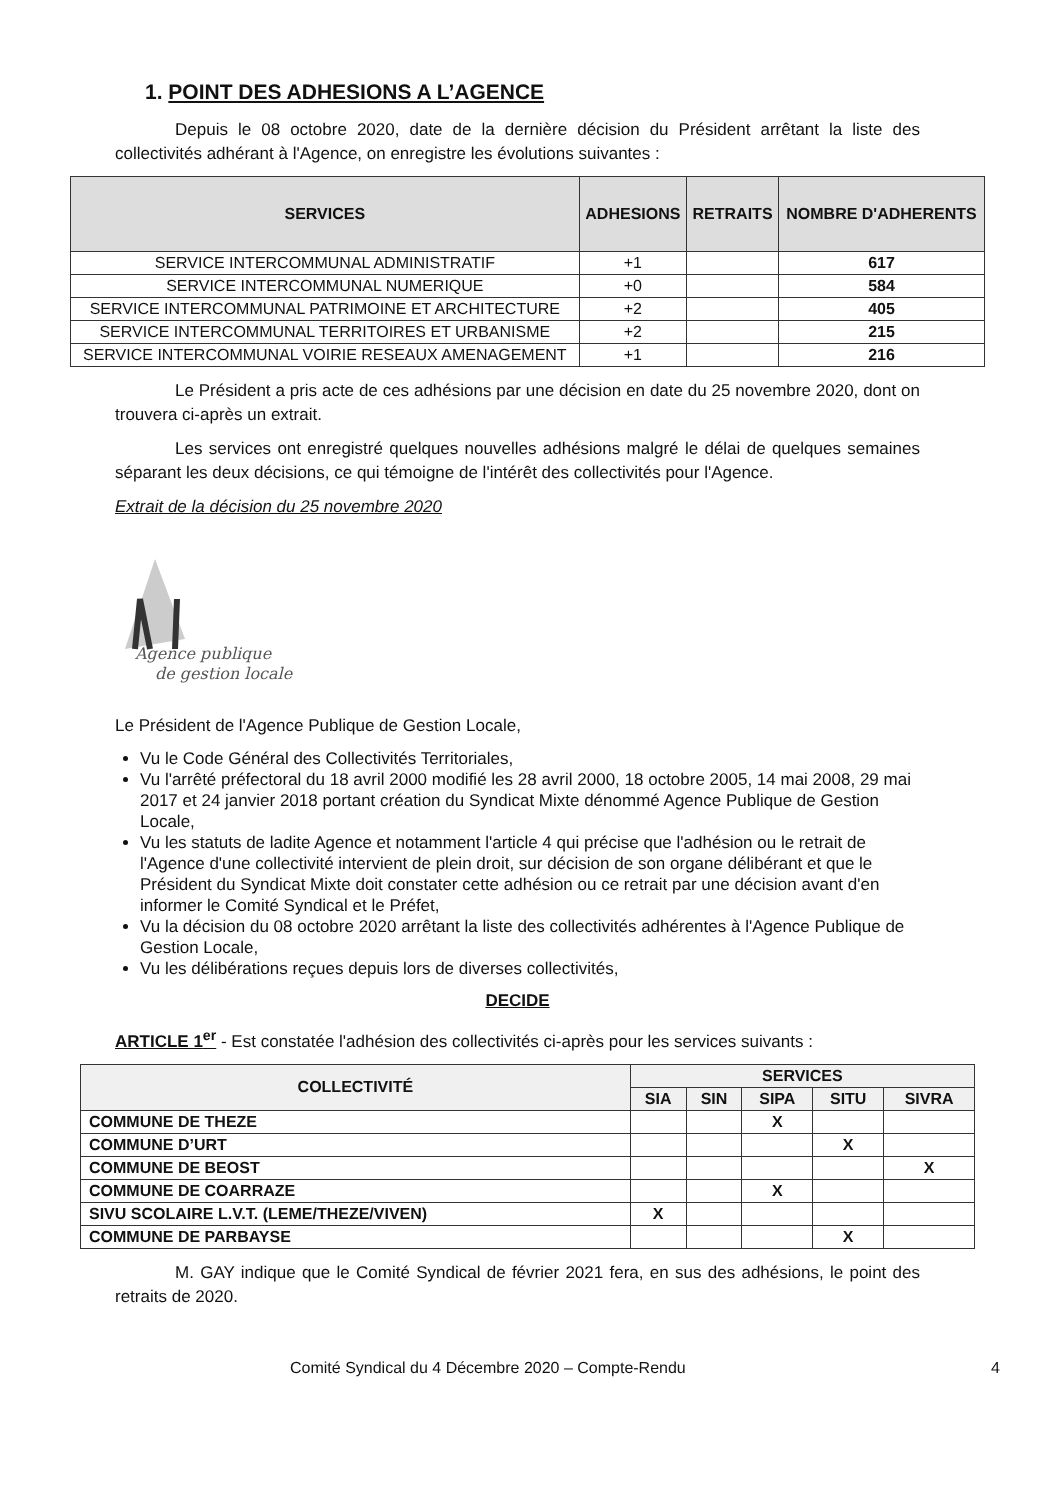1. POINT DES ADHESIONS A L’AGENCE
Depuis le 08 octobre 2020, date de la dernière décision du Président arrêtant la liste des collectivités adhérant à l'Agence, on enregistre les évolutions suivantes :
| SERVICES | ADHESIONS | RETRAITS | NOMBRE D'ADHERENTS |
| --- | --- | --- | --- |
| SERVICE INTERCOMMUNAL ADMINISTRATIF | +1 | | 617 |
| SERVICE INTERCOMMUNAL NUMERIQUE | +0 | | 584 |
| SERVICE INTERCOMMUNAL PATRIMOINE ET ARCHITECTURE | +2 | | 405 |
| SERVICE INTERCOMMUNAL TERRITOIRES ET URBANISME | +2 | | 215 |
| SERVICE INTERCOMMUNAL VOIRIE RESEAUX AMENAGEMENT | +1 | | 216 |
Le Président a pris acte de ces adhésions par une décision en date du 25 novembre 2020, dont on trouvera ci-après un extrait.
Les services ont enregistré quelques nouvelles adhésions malgré le délai de quelques semaines séparant les deux décisions, ce qui témoigne de l'intérêt des collectivités pour l'Agence.
Extrait de la décision du 25 novembre 2020
Agence publique
de gestion locale
Le Président de l'Agence Publique de Gestion Locale,
Vu le Code Général des Collectivités Territoriales,
Vu l'arrêté préfectoral du 18 avril 2000 modifié les 28 avril 2000, 18 octobre 2005, 14 mai 2008, 29 mai 2017 et 24 janvier 2018 portant création du Syndicat Mixte dénommé Agence Publique de Gestion Locale,
Vu les statuts de ladite Agence et notamment l'article 4 qui précise que l'adhésion ou le retrait de l'Agence d'une collectivité intervient de plein droit, sur décision de son organe délibérant et que le Président du Syndicat Mixte doit constater cette adhésion ou ce retrait par une décision avant d'en informer le Comité Syndical et le Préfet,
Vu la décision du 08 octobre 2020 arrêtant la liste des collectivités adhérentes à l'Agence Publique de Gestion Locale,
Vu les délibérations reçues depuis lors de diverses collectivités,
DECIDE
ARTICLE 1<sup>er</sup> - Est constatée l'adhésion des collectivités ci-après pour les services suivants :
| COLLECTIVITÉ | SERVICES | | | | |
| --- | --- | --- | --- | --- | --- |
| | SIA | SIN | SIPA | SITU | SIVRA |
| COMMUNE DE THEZE | | | X | | |
| COMMUNE D’URT | | | | X | |
| COMMUNE DE BEOST | | | | | X |
| COMMUNE DE COARRAZE | | | X | | |
| SIVU SCOLAIRE L.V.T. (LEME/THEZE/VIVEN) | X | | | | |
| COMMUNE DE PARBAYSE | | | | X | |
M. GAY indique que le Comité Syndical de février 2021 fera, en sus des adhésions, le point des retraits de 2020.
Comité Syndical du 4 Décembre 2020 – Compte-Rendu 4